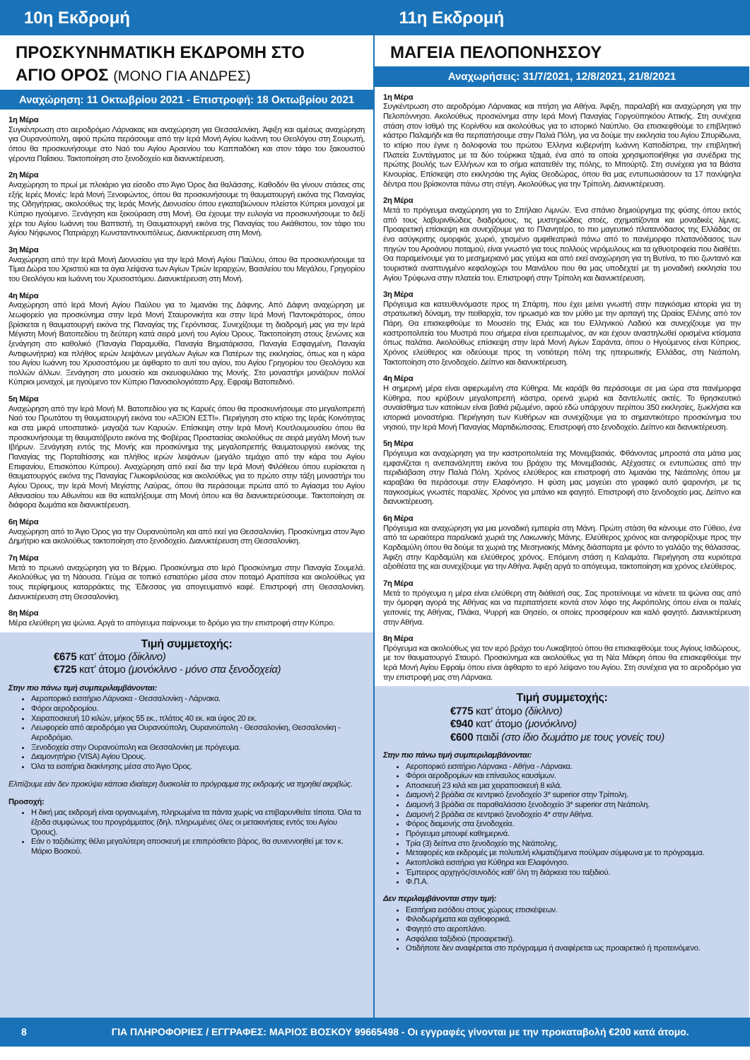10η Εκδρομή 11η Εκδρομή
ΠΡΟΣΚΥΝΗΜΑΤΙΚΗ ΕΚΔΡΟΜΗ ΣΤΟ
ΑΓΙΟ ΟΡΟΣ (ΜΟΝΟ ΓΙΑ ΑΝΔΡΕΣ)
Αναχώρηση: 11 Οκτωβρίου 2021 - Επιστροφή: 18 Οκτωβρίου 2021
1η Μέρα
Συγκέντρωση στο αεροδρόμιο Λάρνακας και αναχώρηση για Θεσσαλονίκη. Άφιξη και αμέσως αναχώρηση για Ουρανούπολη, αφού πρώτα περάσουμε από την Ιερά Μονή Αγίου Ιωάννη του Θεολόγου στη Σουρωτή, όπου θα προσκυνήσουμε στο Ναό του Αγίου Αρσενίου του Καππαδόκη και στον τάφο του ξακουστού γέροντα Παΐσιου. Τακτοποίηση στο ξενοδοχείο και διανυκτέρευση.
2η Μέρα
Αναχώρηση το πρωί με πλοιάριο για είσοδο στο Άγιο Όρος δια θαλάσσης. Καθοδόν θα γίνουν στάσεις στις εξής Ιερές Μονές: Ιερά Μονή Ξενοφώντος, όπου θα προσκυνήσουμε τη θαυματουργή εικόνα της Παναγίας της Οδηγήτριας, ακολούθως της Ιεράς Μονής Διονυσίου όπου εγκαταβιώνουν πλείστοι Κύπριοι μοναχοί με Κύπριο ηγούμενο. Ξενάγηση και ξεκούραση στη Μονή. Θα έχουμε την ευλογία να προσκυνήσουμε το δεξί χέρι του Αγίου Ιωάννη του Βαπτιστή, τη Θαυματουργή εικόνα της Παναγίας του Ακάθιστου, τον τάφο του Αγίου Νήφωνος Πατριάρχη Κωνσταντινουπόλεως. Διανυκτέρευση στη Μονή.
3η Μέρα
Αναχώρηση από την Ιερά Μονή Διονυσίου για την Ιερά Μονή Αγίου Παύλου, όπου θα προσκυνήσουμε τα Τίμια Δώρα του Χριστού και τα άγια λείψανα των Αγίων Τριών Ιεραρχών, Βασιλείου του Μεγάλου, Γρηγορίου του Θεολόγου και Ιωάννη του Χρυσοστόμου. Διανυκτέρευση στη Μονή.
4η Μέρα
Αναχώρηση από Ιερά Μονή Αγίου Παύλου για το λιμανάκι της Δάφνης. Από Δάφνη αναχώρηση με λεωφορείο για προσκύνημα στην Ιερά Μονή Σταυρονικήτα και στην Ιερά Μονή Παντοκράτορος, όπου βρίσκεται η θαυματουργή εικόνα της Παναγίας της Γερόντισας. Συνεχίζουμε τη διαδρομή μας για την Ιερά Μέγιστη Μονή Βατοπεδίου τη δεύτερη κατά σειρά μονή του Αγίου Όρους. Τακτοποίηση στους ξενώνες και ξενάγηση στο καθολικό (Παναγία Παραμυθία, Παναγία Βηματάρισσα, Παναγία Εσφαγμένη, Παναγία Αντιφωνήτρια) και πλήθος ιερών λειψάνων μεγάλων Αγίων και Πατέρων της εκκλησίας, όπως και η κάρα του Αγίου Ιωάννη του Χρυσοστόμου με άφθαρτο το αυτί του αγίου, του Αγίου Γρηγορίου του Θεολόγου και πολλών άλλων. Ξενάγηση στο μουσείο και σκευοφυλάκιο της Μονής. Στο μοναστήρι μονάζουν πολλοί Κύπριοι μοναχοί, με ηγούμενο τον Κύπριο Πανοσιολογιότατο Αρχ. Εφραίμ Βατοπεδινό.
5η Μέρα
Αναχώρηση από την Ιερά Μονή Μ. Βατοπεδίου για τις Καρυές όπου θα προσκυνήσουμε στο μεγαλοπρεπή Ναό του Πρωτάτου τη θαυματουργή εικόνα του «ΑΞΙΟΝ ΕΣΤΙ». Περιήγηση στο κτίριο της Ιεράς Κοινότητας και στα μικρά υποστατικά- μαγαζιά των Καρυών. Επίσκεψη στην Ιερά Μονή Κουτλουμουσίου όπου θα προσκυνήσουμε τη θαυματόβρυτο εικόνα της Φοβέρας Προστασίας ακολούθως σε σειρά μεγάλη Μονή των Ιβήρων. Ξενάγηση εντός της Μονής και προσκύνημα της μεγαλοπρεπής θαυματουργού εικόνας της Παναγίας της Πορταΐτίσσης και πλήθος ιερών λειψάνων (μεγάλο τεμάχιο από την κάρα του Αγίου Επιφανίου, Επισκόπου Κύπρου). Αναχώρηση από εκεί δια την Ιερά Μονή Φιλόθεου όπου ευρίσκεται η θαυματουργός εικόνα της Παναγίας Γλυκοφιλούσας και ακολούθως για το πρώτο στην τάξη μοναστήρι του Αγίου Όρους, την Ιερά Μονή Μεγίστης Λαύρας, όπου θα περάσουμε πρώτα από το Αγίασμα του Αγίου Αθανασίου του Αθωνίτου και θα καταλήξουμε στη Μονή όπου και θα διανυκτερεύσουμε. Τακτοποίηση σε διάφορα δωμάτια και διανυκτέρευση.
6η Μέρα
Αναχώρηση από το Άγιο Όρος για την Ουρανούπολη και από εκεί για Θεσσαλονίκη. Προσκύνημα στον Άγιο Δημήτριο και ακολούθως τακτοποίηση στο ξενοδοχείο. Διανυκτέρευση στη Θεσσαλονίκη.
7η Μέρα
Μετά το πρωινό αναχώρηση για το Βέρμιο. Προσκύνημα στο Ιερό Προσκύνημα στην Παναγία Σουμελά. Ακολούθως για τη Νάουσα. Γεύμα σε τοπικό εστιατόριο μέσα στον ποταμό Αραπίτσα και ακολούθως για τους περίφημους καταρράκτες της Έδεσσας για απογευματινό καφέ. Επιστροφή στη Θεσσαλονίκη. Διανυκτέρευση στη Θεσσαλονίκη.
8η Μέρα
Μέρα ελεύθερη για ψώνια. Αργά το απόγευμα παίρνουμε το δρόμο για την επιστροφή στην Κύπρο.
Τιμή συμμετοχής:
€675 κατ’ άτομο (δίκλινο)
€725 κατ’ άτομο (μονόκλινο - μόνο στα ξενοδοχεία)
Στην πιο πάνω τιμή συμπεριλαμβάνονται:
Αεροπορικό εισιτήριο Λάρνακα - Θεσσαλονίκη - Λάρνακα.
Φόροι αεροδρομίου.
Χειραποσκευή 10 κιλών, μήκος 55 εκ., πλάτος 40 εκ. και ύψος 20 εκ.
Λεωφορείο από αεροδρόμιο για Ουρανούπολη, Ουρανούπολη - Θεσσαλονίκη, Θεσσαλονίκη - Αεροδρόμιο.
Ξενοδοχεία στην Ουρανούπολη και Θεσσαλονίκη με πρόγευμα.
Διαμονητήριο (VISA) Αγίου Όρους.
Όλα τα εισιτήρια διακίνησης μέσα στο Άγιο Όρος.
Ελπίζουμε εάν δεν προκύψει κάποια ιδιαίτερη δυσκολία το πρόγραμμα της εκδρομής να τηρηθεί ακριβώς.
Προσοχή:
Η δική μας εκδρομή είναι οργανωμένη, πληρωμένα τα πάντα χωρίς να επιβαρυνθείτε τίποτα. Όλα τα έξοδα συμφώνως του προγράμματος (δηλ. πληρωμένες όλες οι μετακινήσεις εντός του Αγίου Όρους).
Εάν ο ταξιδιώτης θέλει μεγαλύτερη αποσκευή με επιπρόσθετο βάρος, θα συνεννοηθεί με τον κ. Μάριο Βοσκού.
ΜΑΓΕΙΑ ΠΕΛΟΠΟΝΗΣΣΟΥ
Αναχωρήσεις: 31/7/2021, 12/8/2021, 21/8/2021
1η Μέρα
Συγκέντρωση στο αεροδρόμιο Λάρνακας και πτήση για Αθήνα. Άφιξη, παραλαβή και αναχώρηση για την Πελοπόννησο. Ακολούθως προσκύνημα στην Ιερά Μονή Παναγίας Γοργοϋπηκόου Αττικής. Στη συνέχεια στάση στον Ισθμό της Κορίνθου και ακολούθως για το ιστορικό Ναύπλιο. Θα επισκεφθούμε το επιβλητικό κάστρο Παλαμήδι και θα περπατήσουμε στην Παλιά Πόλη, για να δούμε την εκκλησία του Αγίου Σπυρίδωνα, το κτίριο που έγινε η δολοφονία του πρώτου Έλληνα κυβερνήτη Ιωάννη Καποδίστρια, την επιβλητική Πλατεία Συντάγματος με τα δύο τούρκικα τζαμιά, ένα από τα οποία χρησιμοποιήθηκε για συνέδρια της πρώτης βουλής των Ελλήνων και το σήμα κατατεθέν της πόλης, το Μπούρτζι. Στη συνέχεια για τα Βάστα Κινουρίας. Επίσκεψη στο εκκλησάκι της Αγίας Θεοδώρας, όπου θα μας εντυπωσιάσουν τα 17 πανύψηλα δέντρα που βρίσκονται πάνω στη στέγη. Ακολούθως για την Τρίπολη. Διανυκτέρευση.
2η Μέρα
Μετά το πρόγευμα αναχώρηση για το Σπήλαιο Λιμνών. Ένα σπάνιο δημιούργημα της φύσης όπου εκτός από τους λαβυρινθώδεις διαδρόμους, τις μυστηριώδεις στοές, σχηματίζονται και μοναδικές λίμνες. Προαιρετική επίσκεψη και συνεχίζουμε για το Πλανητέρο, το πιο μαγευτικό πλατανόδασος της Ελλάδας σε ένα ασύγκριτης ομορφιάς χωριό, χτισμένο αμφιθεατρικά πάνω από το πανέμορφο πλατανόδασος των πηγών του Αροάνιου ποταμού, είναι γνωστό για τους πολλούς νερόμυλους και τα ιχθυοτροφεία που διαθέτει. Θα παραμείνουμε για το μεσημεριανό μας γεύμα και από εκεί αναχώρηση για τη Βυτίνα, το πιο ζωντανό και τουριστικά αναπτυγμένο κεφαλοχώρι του Μαινάλου που θα μας υποδεχτεί με τη μοναδική εκκλησία του Αγίου Τρύφωνα στην πλατεία του. Επιστροφή στην Τρίπολη και διανυκτέρευση.
3η Μέρα
Πρόγευμα και κατευθυνόμαστε προς τη Σπάρτη, που έχει μείνει γνωστή στην παγκόσμια ιστορία για τη στρατιωτική δύναμη, την πειθαρχία, τον ηρωισμό και τον μύθο με την αρπαγή της Ωραίας Ελένης από τον Πάρη. Θα επισκεφθούμε το Μουσείο της Ελιάς και του Ελληνικού Λαδιού και συνεχίζουμε για την καστροπολιτεία του Μυστρά που σήμερα είναι ερειπωμένος, αν και έχουν αναστηλωθεί ορισμένα κτίσματα όπως παλάτια. Ακολούθως επίσκεψη στην Ιερά Μονή Αγίων Σαράντα, όπου ο Ηγούμενος είναι Κύπριος. Χρόνος ελεύθερος και οδεύουμε προς τη νοτιότερη πόλη της ηπειρωτικής Ελλάδας, στη Νεάπολη. Τακτοποίηση στο ξενοδοχείο. Δείπνο και διανυκτέρευση.
4η Μέρα
Η σημερινή μέρα είναι αφιερωμένη στα Κύθηρα. Με καράβι θα περάσουμε σε μια ώρα στα πανέμορφα Κύθηρα, που κρύβουν μεγαλοπρεπή κάστρα, ορεινά χωριά και δαντελωτές ακτές. Το θρησκευτικό συναίσθημα των κατοίκων είναι βαθιά ριζωμένο, αφού εδώ υπάρχουν περίπου 350 εκκλησίες, ξωκλήσια και ιστορικά μοναστήρια. Περιήγηση των Κυθήρων και συνεχίζουμε για το σημαντικότερο προσκύνημα του νησιού, την Ιερά Μονή Παναγίας Μαρτιδιώτισσας. Επιστροφή στο ξενοδοχείο. Δείπνο και διανυκτέρευση.
5η Μέρα
Πρόγευμα και αναχώρηση για την καστροπολιτεία της Μονεμβασιάς. Φθάνοντας μπροστά στα μάτια μας εμφανίζεται η ανεπανάληπτη εικόνα του βράχου της Μονεμβασιάς. Αξέχαστες οι εντυπώσεις από την περιδιάβαση στην Παλιά Πόλη. Χρόνος ελεύθερος και επιστροφή στο λιμανάκι της Νεάπολης όπου με καραβάκι θα περάσουμε στην Ελαφόνησο. Η φύση μας μαγεύει στο γραφικό αυτό ψαρονήσι, με τις παγκοσμίως γνωστές παραλίες. Χρόνος για μπάνιο και φαγητό. Επιστροφή στο ξενοδοχείο μας. Δείπνο και διανυκτέρευση.
6η Μέρα
Πρόγευμα και αναχώρηση για μια μοναδική εμπειρία στη Μάνη. Πρώτη στάση θα κάνουμε στο Γύθειο, ένα από τα ωραιότερα παραλιακά χωριά της Λακωνικής Μάνης. Ελεύθερος χρόνος και ανηφορίζουμε προς την Καρδαμύλη όπου θα δούμε τα χωριά της Μεσηνιακής Μάνης διάσπαρτα με φόντο το γαλάζιο της θάλασσας. Άφιξη στην Καρδαμύλη και ελεύθερος χρόνος. Επόμενη στάση η Καλαμάτα. Περιήγηση στα κυριότερα αξιοθέατα της και συνεχίζουμε για την Αθήνα. Άφιξη αργά το απόγευμα, τακτοποίηση και χρόνος ελεύθερος.
7η Μέρα
Μετά το πρόγευμα η μέρα είναι ελεύθερη στη διάθεσή σας. Σας προτείνουμε να κάνετε τα ψώνια σας από την όμορφη αγορά της Αθήνας και να περπατήσετε κοντά στον λόφο της Ακρόπολης όπου είναι οι παλιές γειτονιές της Αθήνας, Πλάκα, Ψυρρή και Θησείο, οι οποίες προσφέρουν και καλό φαγητό. Διανυκτέρευση στην Αθήνα.
8η Μέρα
Πρόγευμα και ακολούθως για τον ιερό βράχο του Λυκαβητού όπου θα επισκεφθούμε τους Αγίους Ισιδώρους, με τον θαυματουργό Σταυρό. Προσκύνημα και ακολούθως για τη Νέα Μάκρη όπου θα επισκεφθούμε την Ιερά Μονή Αγίου Εφραίμ όπου είναι άφθαρτο το ιερό λείψανο του Αγίου. Στη συνέχεια για το αεροδρόμιο για την επιστροφή μας στη Λάρνακα.
Τιμή συμμετοχής:
€775 κατ’ άτομο (δίκλινο)
€940 κατ’ άτομο (μονόκλινο)
€600 παιδί (στο ίδιο δωμάτιο με τους γονείς του)
Στην πιο πάνω τιμή συμπεριλαμβάνονται:
Αεροπορικό εισιτήριο Λάρνακα - Αθήνα - Λάρνακα.
Φόροι αεροδρομίων και επίναυλος καυσίμων.
Αποσκευή 23 κιλά και μια χειραποσκευή 8 κιλά.
Διαμονή 2 βράδια σε κεντρικό ξενοδοχείο 3* superior στην Τρίπολη.
Διαμονή 3 βράδια σε παραθαλάσσιο ξενοδοχείο 3* superior στη Νεάπολη.
Διαμονή 2 βράδια σε κεντρικό ξενοδοχείο 4* στην Αθήνα.
Φόρος διαμονής στα ξενοδοχεία.
Πρόγευμα μπουφέ καθημερινά.
Τρία (3) δείπνα στο ξενοδοχείο της Νεάπολης.
Μεταφορές και εκδρομές με πολυτελή κλιματιζόμενα πούλμαν σύμφωνα με το πρόγραμμα.
Ακτοπλοϊκά εισιτήρια για Κύθηρα και Ελαφόνησο.
Έμπειρος αρχηγός/συνοδός καθ’ όλη τη διάρκεια του ταξιδιού.
Φ.Π.Α.
Δεν περιλαμβάνονται στην τιμή:
Εισιτήρια εισόδου στους χώρους επισκέψεων.
Φιλοδωρήματα και αχθοφορικά.
Φαγητό στο αεροπλάνο.
Ασφάλεια ταξιδιού (προαιρετική).
Οτιδήποτε δεν αναφέρεται στο πρόγραμμα ή αναφέρεται ως προαιρετικό ή προτεινόμενο.
8 ΓΙΑ ΠΛΗΡΟΦΟΡΙΕΣ / ΕΓΓΡΑΦΕΣ: ΜΑΡΙΟΣ ΒΟΣΚΟΥ 99665498 - Οι εγγραφές γίνονται με την προκαταβολή €200 κατά άτομο.